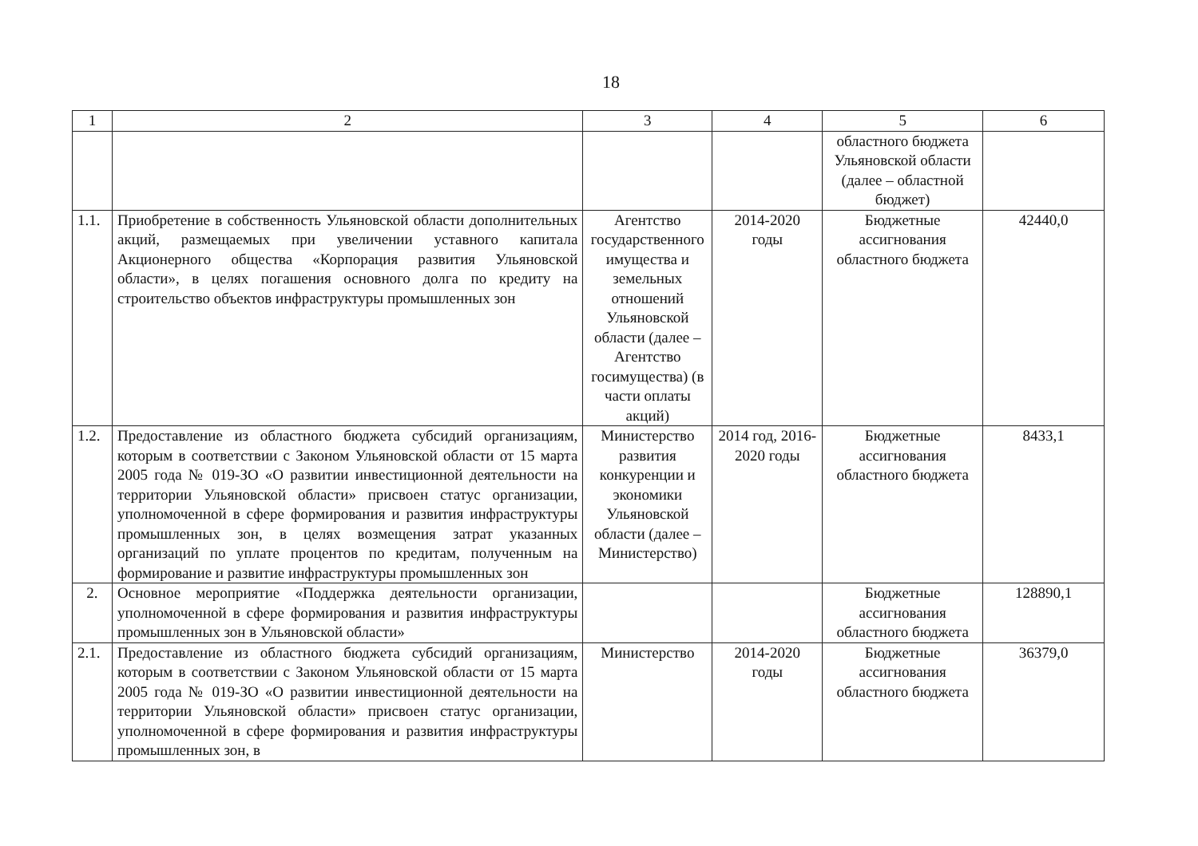18
| 1 | 2 | 3 | 4 | 5 | 6 |
| --- | --- | --- | --- | --- | --- |
| | | | | областного бюджета Ульяновской области (далее – областной бюджет) | |
| 1.1. | Приобретение в собственность Ульяновской области дополнительных акций, размещаемых при увеличении уставного капитала Акционерного общества «Корпорация развития Ульяновской области», в целях погашения основного долга по кредиту на строительство объектов инфраструктуры промышленных зон | Агентство государственного имущества и земельных отношений Ульяновской области (далее – Агентство госимущества) (в части оплаты акций) | 2014-2020 годы | Бюджетные ассигнования областного бюджета | 42440,0 |
| 1.2. | Предоставление из областного бюджета субсидий организациям, которым в соответствии с Законом Ульяновской области от 15 марта 2005 года № 019-ЗО «О развитии инвестиционной деятельности на территории Ульяновской области» присвоен статус организации, уполномоченной в сфере формирования и развития инфраструктуры промышленных зон, в целях возмещения затрат указанных организаций по уплате процентов по кредитам, полученным на формирование и развитие инфраструктуры промышленных зон | Министерство развития конкуренции и экономики Ульяновской области (далее – Министерство) | 2014 год, 2016-2020 годы | Бюджетные ассигнования областного бюджета | 8433,1 |
| 2. | Основное мероприятие «Поддержка деятельности организации, уполномоченной в сфере формирования и развития инфраструктуры промышленных зон в Ульяновской области» | | | Бюджетные ассигнования областного бюджета | 128890,1 |
| 2.1. | Предоставление из областного бюджета субсидий организациям, которым в соответствии с Законом Ульяновской области от 15 марта 2005 года № 019-ЗО «О развитии инвестиционной деятельности на территории Ульяновской области» присвоен статус организации, уполномоченной в сфере формирования и развития инфраструктуры промышленных зон, в | Министерство | 2014-2020 годы | Бюджетные ассигнования областного бюджета | 36379,0 |